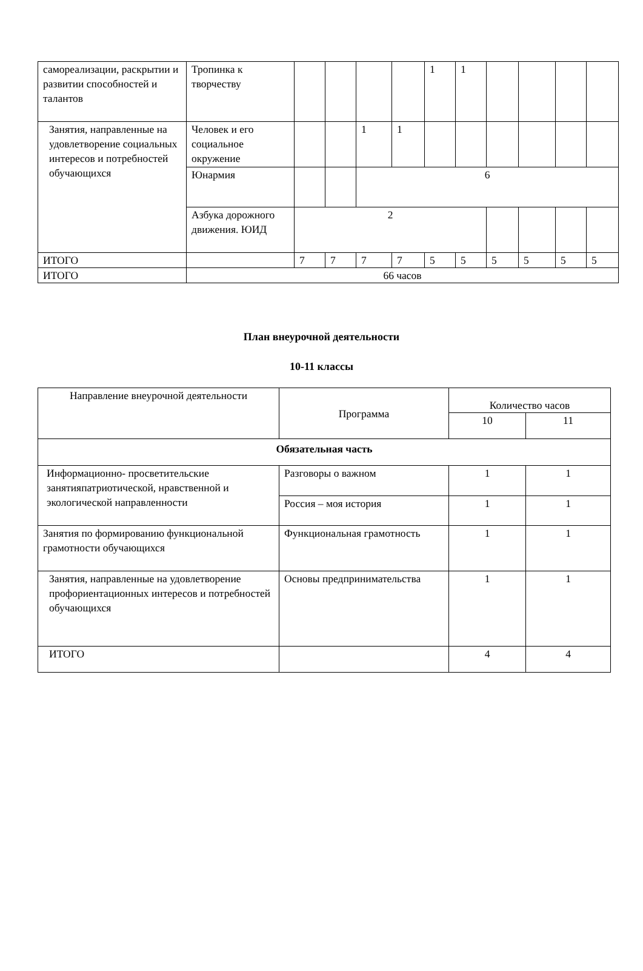| самореализации, раскрытии и развитии способностей и талантов | Тропинка к творчеству | | | | | 1 | 1 | | | | |
| Занятия, направленные на удовлетворение социальных интересов и потребностей обучающихся | Человек и его социальное окружение | | | 1 | 1 | | | | | | |
| | Юнармия | | | 6 | | | | | | | |
| | Азбука дорожного движения. ЮИД | 2 | | | | | | | | | |
| ИТОГО | | 7 | 7 | 7 | 7 | 5 | 5 | 5 | 5 | 5 | 5 |
| ИТОГО | 66 часов | | | | | | | | | | |
План внеурочной деятельности
10-11 классы
| Направление внеурочной деятельности | Программа | Количество часов | |
| --- | --- | --- | --- |
| | | 10 | 11 |
| Обязательная часть | | | |
| Информационно- просветительские занятияпатриотической, нравственной и экологической направленности | Разговоры о важном | 1 | 1 |
| | Россия – моя история | 1 | 1 |
| Занятия по формированию функциональной грамотности обучающихся | Функциональная грамотность | 1 | 1 |
| Занятия, направленные на удовлетворение профориентационных интересов и потребностей обучающихся | Основы предпринимательства | 1 | 1 |
| ИТОГО | | 4 | 4 |